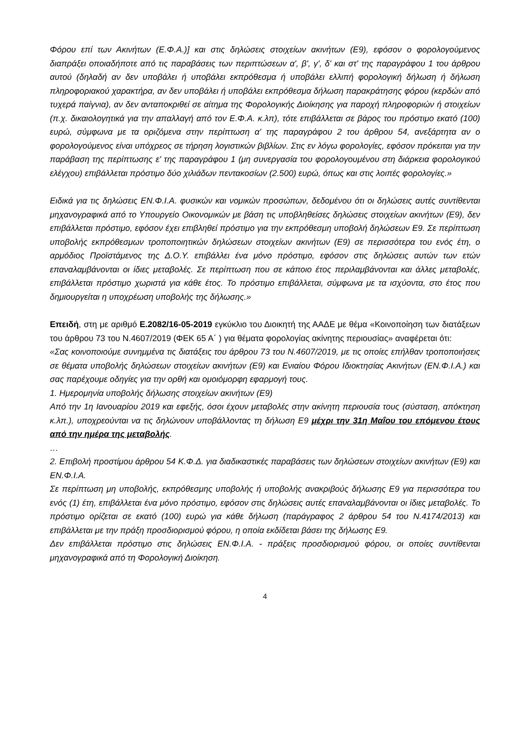Φόρου επί των Ακινήτων (Ε.Φ.Α.)] και στις δηλώσεις στοιχείων ακινήτων (Ε9), εφόσον ο φορολογούμενος διαπράξει οποιαδήποτε από τις παραβάσεις των περιπτώσεων α', β', γ', δ' και στ' της παραγράφου 1 του άρθρου αυτού (δηλαδή αν δεν υποβάλει ή υποβάλει εκπρόθεσμα ή υποβάλει ελλιπή φορολογική δήλωση ή δήλωση πληροφοριακού χαρακτήρα, αν δεν υποβάλει ή υποβάλει εκπρόθεσμα δήλωση παρακράτησης φόρου (κερδών από τυχερά παίγνια), αν δεν ανταποκριθεί σε αίτημα της Φορολογικής Διοίκησης για παροχή πληροφοριών ή στοιχείων (π.χ. δικαιολογητικά για την απαλλαγή από τον Ε.Φ.Α. κ.λπ), τότε επιβάλλεται σε βάρος του πρόστιμο εκατό (100) ευρώ, σύμφωνα με τα οριζόμενα στην περίπτωση α' της παραγράφου 2 του άρθρου 54, ανεξάρτητα αν ο φορολογούμενος είναι υπόχρεος σε τήρηση λογιστικών βιβλίων. Στις εν λόγω φορολογίες, εφόσον πρόκειται για την παράβαση της περίπτωσης ε' της παραγράφου 1 (μη συνεργασία του φορολογουμένου στη διάρκεια φορολογικού ελέγχου) επιβάλλεται πρόστιμο δύο χιλιάδων πεντακοσίων (2.500) ευρώ, όπως και στις λοιπές φορολογίες.»
Ειδικά για τις δηλώσεις ΕΝ.Φ.Ι.Α. φυσικών και νομικών προσώπων, δεδομένου ότι οι δηλώσεις αυτές συντίθενται μηχανογραφικά από το Υπουργείο Οικονομικών με βάση τις υποβληθείσες δηλώσεις στοιχείων ακινήτων (Ε9), δεν επιβάλλεται πρόστιμο, εφόσον έχει επιβληθεί πρόστιμο για την εκπρόθεσμη υποβολή δηλώσεων Ε9. Σε περίπτωση υποβολής εκπρόθεσμων τροποποιητικών δηλώσεων στοιχείων ακινήτων (Ε9) σε περισσότερα του ενός έτη, ο αρμόδιος Προϊστάμενος της Δ.Ο.Υ. επιβάλλει ένα μόνο πρόστιμο, εφόσον στις δηλώσεις αυτών των ετών επαναλαμβάνονται οι ίδιες μεταβολές. Σε περίπτωση που σε κάποιο έτος περιλαμβάνονται και άλλες μεταβολές, επιβάλλεται πρόστιμο χωριστά για κάθε έτος. Το πρόστιμο επιβάλλεται, σύμφωνα με τα ισχύοντα, στο έτος που δημιουργείται η υποχρέωση υποβολής της δήλωσης.»
Επειδή, στη με αριθμό Ε.2082/16-05-2019 εγκύκλιο του Διοικητή της ΑΑΔΕ με θέμα «Κοινοποίηση των διατάξεων του άρθρου 73 του Ν.4607/2019 (ΦΕΚ 65 Α΄ ) για θέματα φορολογίας ακίνητης περιουσίας» αναφέρεται ότι:
«Σας κοινοποιούμε συνημμένα τις διατάξεις του άρθρου 73 του Ν.4607/2019, με τις οποίες επήλθαν τροποποιήσεις σε θέματα υποβολής δηλώσεων στοιχείων ακινήτων (Ε9) και Ενιαίου Φόρου Ιδιοκτησίας Ακινήτων (ΕΝ.Φ.Ι.Α.) και σας παρέχουμε οδηγίες για την ορθή και ομοιόμορφη εφαρμογή τους.
1. Ημερομηνία υποβολής δήλωσης στοιχείων ακινήτων (Ε9)
Από την 1η Ιανουαρίου 2019 και εφεξής, όσοι έχουν μεταβολές στην ακίνητη περιουσία τους (σύσταση, απόκτηση κ.λπ.), υποχρεούνται να τις δηλώνουν υποβάλλοντας τη δήλωση Ε9 μέχρι την 31η Μαΐου του επόμενου έτους από την ημέρα της μεταβολής.
…
2. Επιβολή προστίμου άρθρου 54 Κ.Φ.Δ. για διαδικαστικές παραβάσεις των δηλώσεων στοιχείων ακινήτων (Ε9) και ΕΝ.Φ.Ι.Α.
Σε περίπτωση μη υποβολής, εκπρόθεσμης υποβολής ή υποβολής ανακριβούς δήλωσης Ε9 για περισσότερα του ενός (1) έτη, επιβάλλεται ένα μόνο πρόστιμο, εφόσον στις δηλώσεις αυτές επαναλαμβάνονται οι ίδιες μεταβολές. Το πρόστιμο ορίζεται σε εκατό (100) ευρώ για κάθε δήλωση (παράγραφος 2 άρθρου 54 του Ν.4174/2013) και επιβάλλεται με την πράξη προσδιορισμού φόρου, η οποία εκδίδεται βάσει της δήλωσης Ε9.
Δεν επιβάλλεται πρόστιμο στις δηλώσεις ΕΝ.Φ.Ι.Α. - πράξεις προσδιορισμού φόρου, οι οποίες συντίθενται μηχανογραφικά από τη Φορολογική Διοίκηση.
4